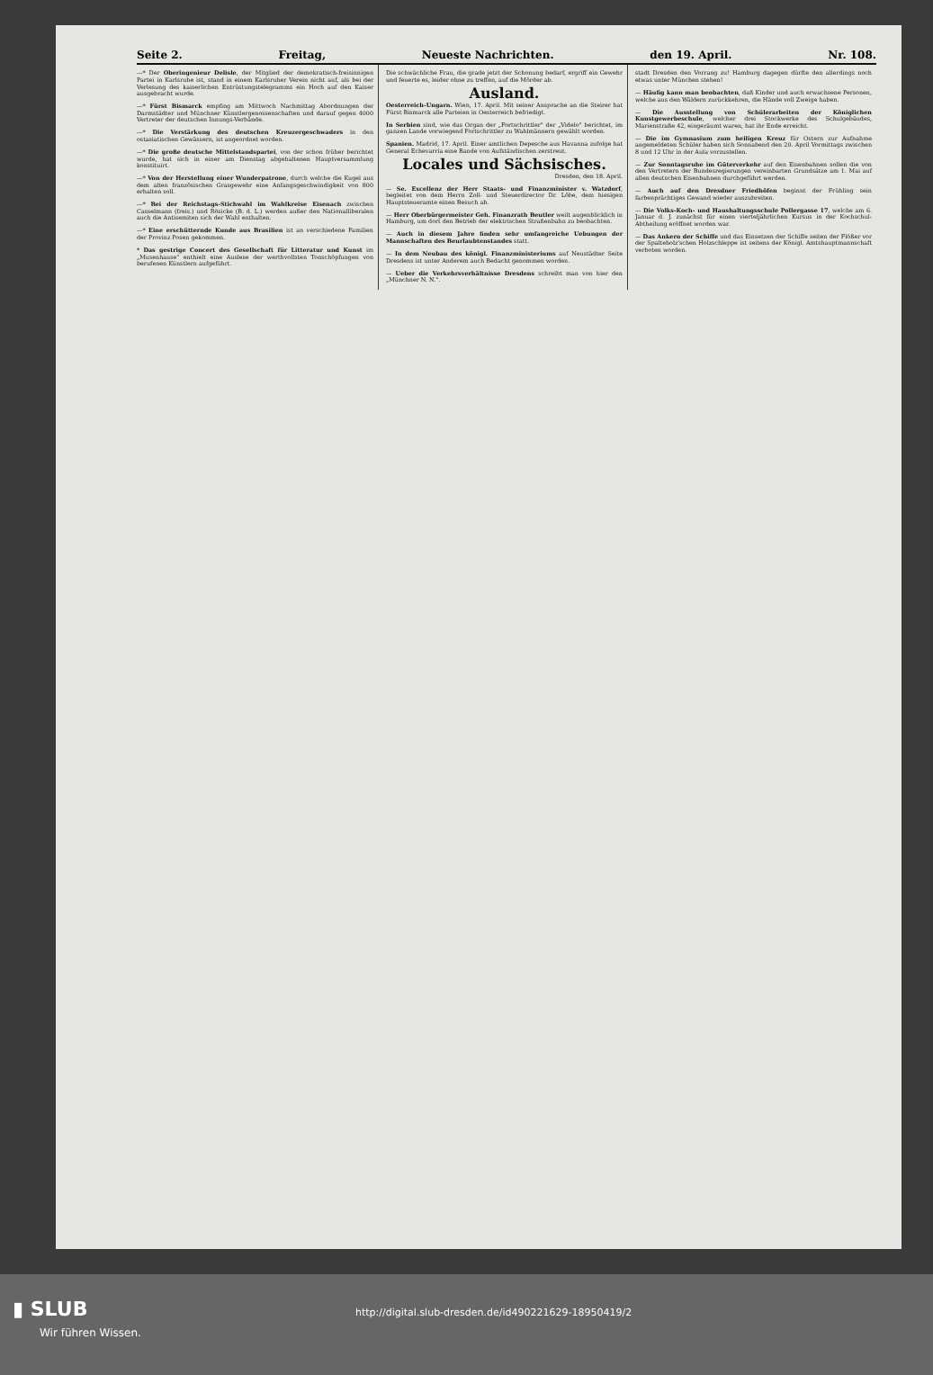Seite 2. Freitag, Neueste Nachrichten. den 19. April. Nr. 108.
—* Der Oberingenieur Delisle, der Mitglied der demokratisch-freisinnigen Partei in Karlsruhe ist, stand in einem Karlsruher Verein nicht auf, als bei der Verlesung des kaiserlichen Entrüstungstelegramms ein Hoch auf den Kaiser ausgebracht wurde.
—* Fürst Bismarck empfing am Mittwoch Nachmittag Abordnungen der Darmstädter und Münchner Künstlergenossenschaften und darauf gegen 4000 Vertreter der deutschen Innungs-Verbände.
—* Die Verstärkung des deutschen Kreuzergeschwaders in den ostasiatischen Gewässern, ist angeordnet worden.
—* Die große deutsche Mittelstandspartei, von der schon früher berichtet wurde, hat sich in einer am Dienstag abgehaltenen Hauptversammlung konstituirt.
—* Von der Herstellung einer Wunderpatrone, durch welche die Kugel aus dem alten französischen Grasgewehr eine Anfangsgeschwindigkeit von 800 erhalten soll.
—* Bei der Reichstags-Stichwahl im Wahlkreise Eisenach zwischen Casselmann (freis.) und Rösicke (B. d. L.) werden außer den Nationalliberalen auch die Antisemiten sich der Wahl enthalten.
—* Eine erschütternde Kunde aus Brasilien ist an verschiedene Familien der Provinz Posen gekommen.
* Das gestrige Concert des Gesellschaft für Litteratur und Kunst im „Musenhause" enthielt eine Auslese der werthvollsten Tonschöpfungen von berufenen Künstlern aufgeführt.
Die schwächliche Frau, die grade jetzt der Schonung bedarf, ergriff ein Gewehr und feuerte es, leider ohne zu treffen, auf die Mörder ab.
Ausland.
Oesterreich-Ungarn. Wien, 17. April. Mit seiner Ansprache an die Steirer hat Fürst Bismarck alle Parteien in Oesterreich befriedigt.
In Serbien sind, wie das Organ der „Fortschrittler" der „Videlo" berichtet, im ganzen Lande vorwiegend Fortschrittler zu Wahlmännern gewählt worden.
Spanien. Madrid, 17. April. Einer amtlichen Depesche aus Havanna zufolge hat General Echevarria eine Bande von Aufständischen zerstreut.
Locales und Sächsisches.
Dresden, den 18. April.
— Se. Excellenz der Herr Staats- und Finanzminister v. Watzdorf, begleitet von dem Herrn Zoll- und Steuerdirector Dr. Löbe, dem hiesigen Hauptsteueramte einen Besuch ab.
— Herr Oberbürgermeister Geh. Finanzrath Beutler weilt augenblicklich in Hamburg, um dort den Betrieb der elektrischen Straßenbahn zu beobachten.
— Auch in diesem Jahre finden sehr umfangreiche Uebungen der Mannschaften des Beurlaubtenstandes statt.
— In dem Neubau des königl. Finanzministeriums auf Neustädter Seite Dresdens ist unter Anderem auch Bedacht genommen worden.
— Ueber die Verkehrsverhältnisse Dresdens schreibt man von hier den „Münchner N. N.".
stadt Dresden den Vorrang zu! Hamburg dagegen dürfte den allerdings noch etwas unter München stehen!
— Häufig kann man beobachten, daß Kinder und auch erwachsene Personen, welche aus den Wäldern zurückkehren, die Hände voll Zweige haben.
— Die Ausstellung von Schülerarbeiten der Königlichen Kunstgewerbeschule, welcher drei Stockwerke des Schulgebäudes, Marienstraße 42, eingeräumt waren, hat ihr Ende erreicht.
— Die im Gymnasium zum heiligen Kreuz für Ostern zur Aufnahme angemeldeten Schüler haben sich Sonnabend den 20. April Vormittags zwischen 8 und 12 Uhr in der Aula vorzustellen.
— Zur Sonntagsruhe im Güterverkehr auf den Eisenbahnen sollen die von den Vertretern der Bundesregierungen vereinbarten Grundsätze am 1. Mai auf allen deutschen Eisenbahnen durchgeführt werden.
— Auch auf den Dresdner Friedhöfen beginnt der Frühling sein farbenprächtiges Gewand wieder auszubreiten.
— Die Volks-Koch- und Haushaltungsschule Pollergasse 17, welche am 6. Januar d. J. zunächst für einen vierteljährlichen Kursus in der Kochschul-Abtheilung eröffnet worden war.
— Das Ankern der Schiffe und das Einsetzen der Schiffe seiten der Flößer vor der Spalteholz'schen Holzschleppe ist seitens der Königl. Amtshauptmannschaft verboten worden.
▮ SLUB
Wir führen Wissen.
http://digital.slub-dresden.de/id490221629-18950419/2